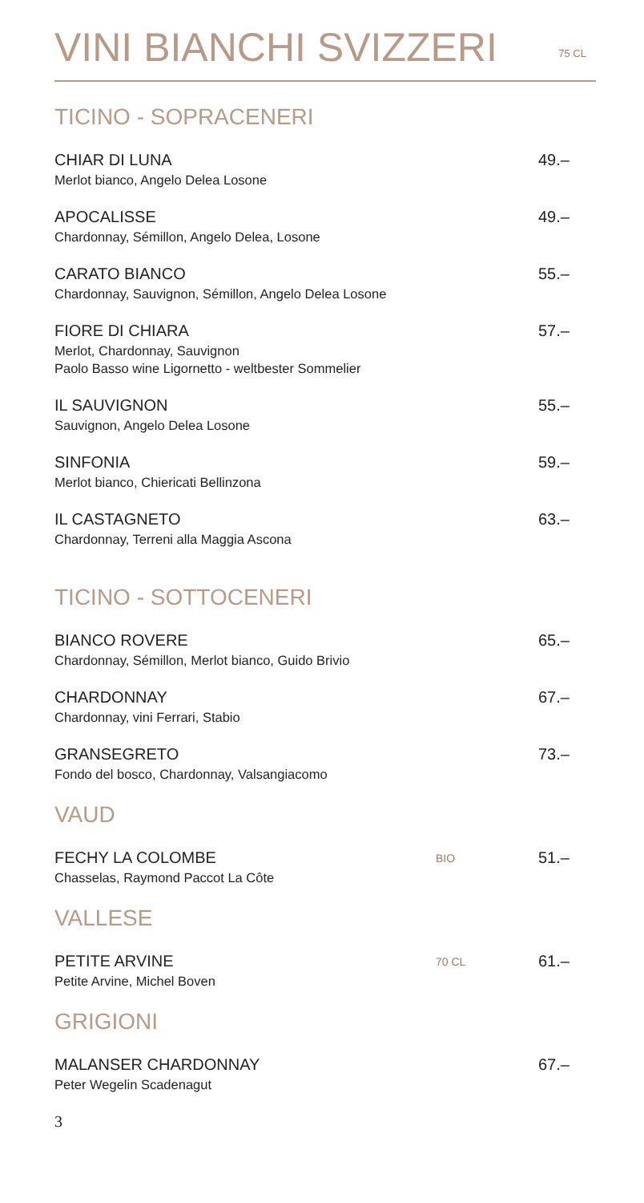VINI BIANCHI SVIZZERI
75 CL
TICINO - SOPRACENERI
CHIAR DI LUNA
Merlot bianco, Angelo Delea Losone
49.–
APOCALISSE
Chardonnay, Sémillon, Angelo Delea, Losone
49.–
CARATO BIANCO
Chardonnay, Sauvignon, Sémillon, Angelo Delea Losone
55.–
FIORE DI CHIARA
Merlot, Chardonnay, Sauvignon
Paolo Basso wine Ligornetto - weltbester Sommelier
57.–
IL SAUVIGNON
Sauvignon, Angelo Delea Losone
55.–
SINFONIA
Merlot bianco, Chiericati Bellinzona
59.–
IL CASTAGNETO
Chardonnay, Terreni alla Maggia Ascona
63.–
TICINO - SOTTOCENERI
BIANCO ROVERE
Chardonnay, Sémillon, Merlot bianco, Guido Brivio
65.–
CHARDONNAY
Chardonnay, vini Ferrari, Stabio
67.–
GRANSEGRETO
Fondo del bosco, Chardonnay, Valsangiacomo
73.–
VAUD
FECHY LA COLOMBE
Chasselas, Raymond Paccot La Côte
BIO
51.–
VALLESE
PETITE ARVINE
Petite Arvine, Michel Boven
70 CL
61.–
GRIGIONI
MALANSER CHARDONNAY
Peter Wegelin Scadenagut
67.–
3